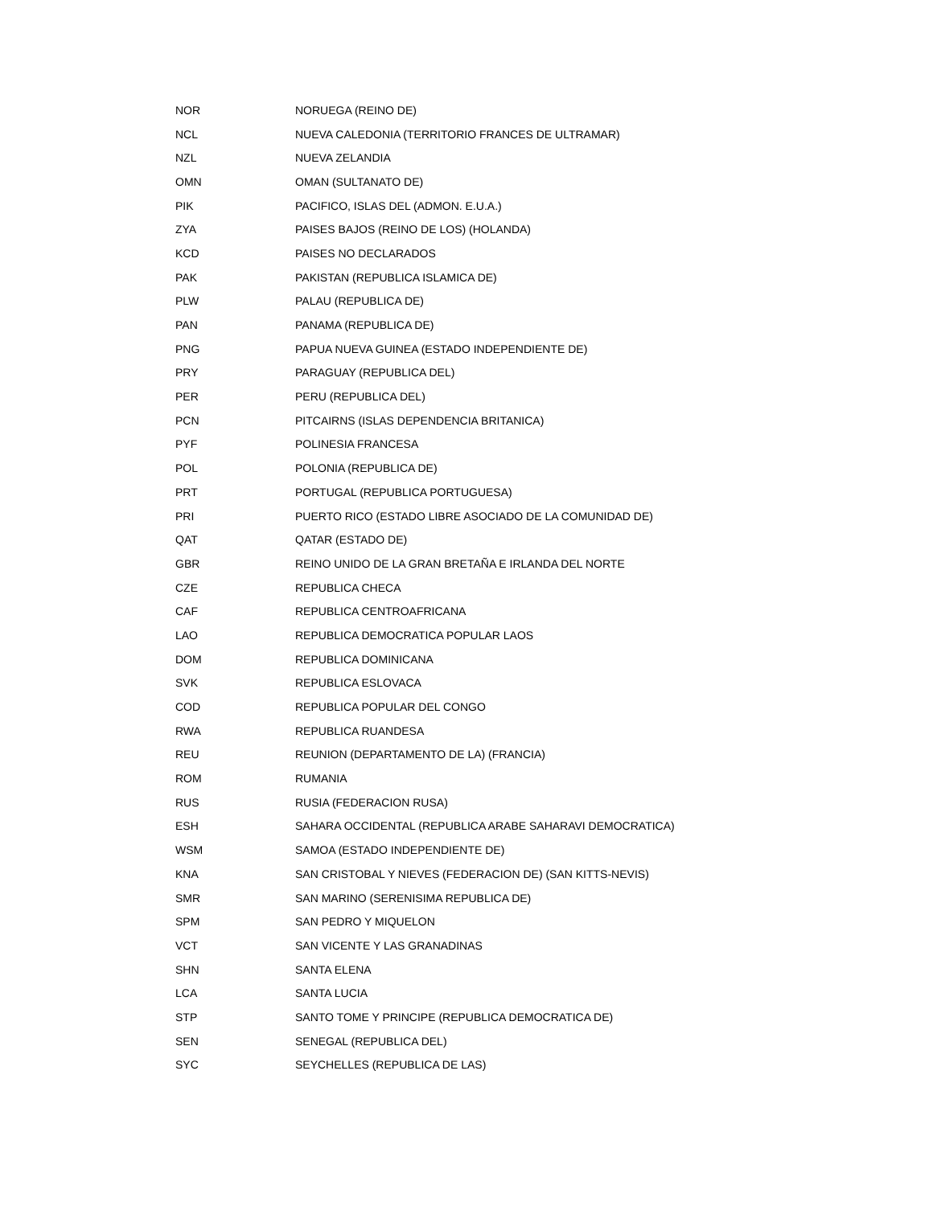| NOR | NORUEGA (REINO DE) |
| NCL | NUEVA CALEDONIA (TERRITORIO FRANCES DE ULTRAMAR) |
| NZL | NUEVA ZELANDIA |
| OMN | OMAN (SULTANATO DE) |
| PIK | PACIFICO, ISLAS DEL (ADMON. E.U.A.) |
| ZYA | PAISES BAJOS (REINO DE LOS) (HOLANDA) |
| KCD | PAISES NO DECLARADOS |
| PAK | PAKISTAN (REPUBLICA ISLAMICA DE) |
| PLW | PALAU (REPUBLICA DE) |
| PAN | PANAMA (REPUBLICA DE) |
| PNG | PAPUA NUEVA GUINEA (ESTADO INDEPENDIENTE DE) |
| PRY | PARAGUAY (REPUBLICA DEL) |
| PER | PERU (REPUBLICA DEL) |
| PCN | PITCAIRNS (ISLAS DEPENDENCIA BRITANICA) |
| PYF | POLINESIA FRANCESA |
| POL | POLONIA (REPUBLICA DE) |
| PRT | PORTUGAL (REPUBLICA PORTUGUESA) |
| PRI | PUERTO RICO (ESTADO LIBRE ASOCIADO DE LA COMUNIDAD DE) |
| QAT | QATAR (ESTADO DE) |
| GBR | REINO UNIDO DE LA GRAN BRETAÑA E IRLANDA DEL NORTE |
| CZE | REPUBLICA CHECA |
| CAF | REPUBLICA CENTROAFRICANA |
| LAO | REPUBLICA DEMOCRATICA POPULAR LAOS |
| DOM | REPUBLICA DOMINICANA |
| SVK | REPUBLICA ESLOVACA |
| COD | REPUBLICA POPULAR DEL CONGO |
| RWA | REPUBLICA RUANDESA |
| REU | REUNION (DEPARTAMENTO DE LA) (FRANCIA) |
| ROM | RUMANIA |
| RUS | RUSIA (FEDERACION RUSA) |
| ESH | SAHARA OCCIDENTAL (REPUBLICA ARABE SAHARAVI DEMOCRATICA) |
| WSM | SAMOA (ESTADO INDEPENDIENTE DE) |
| KNA | SAN CRISTOBAL Y NIEVES (FEDERACION DE) (SAN KITTS-NEVIS) |
| SMR | SAN MARINO (SERENISIMA REPUBLICA DE) |
| SPM | SAN PEDRO Y MIQUELON |
| VCT | SAN VICENTE Y LAS GRANADINAS |
| SHN | SANTA ELENA |
| LCA | SANTA LUCIA |
| STP | SANTO TOME Y PRINCIPE (REPUBLICA DEMOCRATICA DE) |
| SEN | SENEGAL (REPUBLICA DEL) |
| SYC | SEYCHELLES (REPUBLICA DE LAS) |